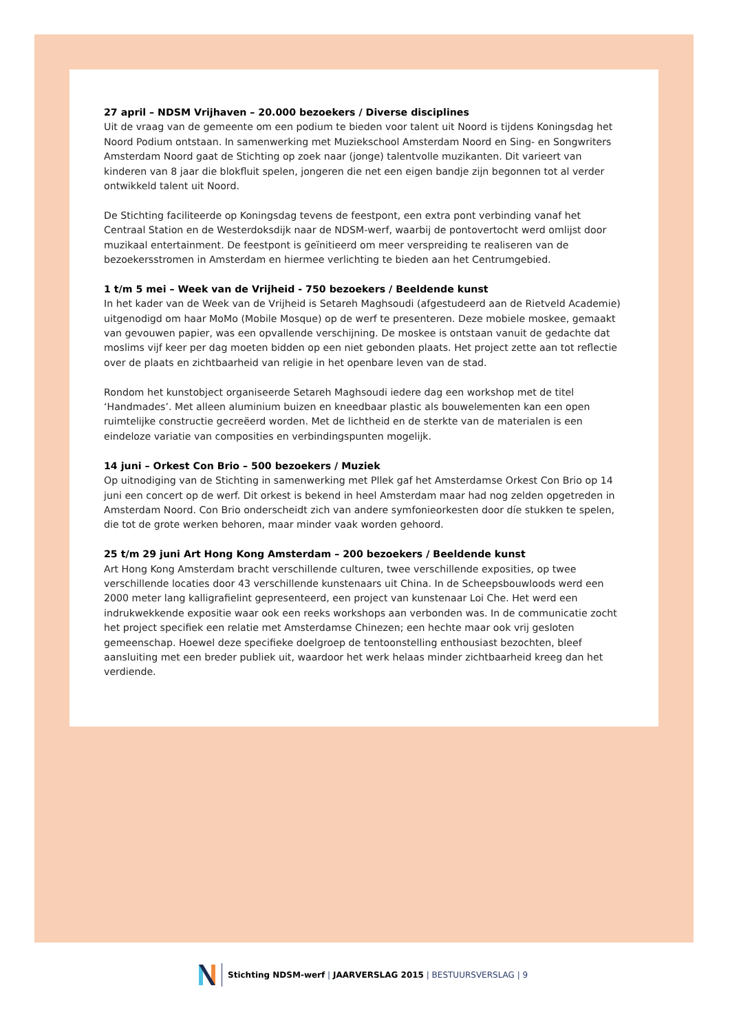27 april – NDSM Vrijhaven – 20.000 bezoekers / Diverse disciplines
Uit de vraag van de gemeente om een podium te bieden voor talent uit Noord is tijdens Koningsdag het Noord Podium ontstaan. In samenwerking met Muziekschool Amsterdam Noord en Sing- en Songwriters Amsterdam Noord gaat de Stichting op zoek naar (jonge) talentvolle muzikanten. Dit varieert van kinderen van 8 jaar die blokfluit spelen, jongeren die net een eigen bandje zijn begonnen tot al verder ontwikkeld talent uit Noord.
De Stichting faciliteerde op Koningsdag tevens de feestpont, een extra pont verbinding vanaf het Centraal Station en de Westerdoksdijk naar de NDSM-werf, waarbij de pontovertocht werd omlijst door muzikaal entertainment. De feestpont is geïnitieerd om meer verspreiding te realiseren van de bezoekersstromen in Amsterdam en hiermee verlichting te bieden aan het Centrumgebied.
1 t/m 5 mei – Week van de Vrijheid - 750 bezoekers / Beeldende kunst
In het kader van de Week van de Vrijheid is Setareh Maghsoudi (afgestudeerd aan de Rietveld Academie) uitgenodigd om haar MoMo (Mobile Mosque) op de werf te presenteren. Deze mobiele moskee, gemaakt van gevouwen papier, was een opvallende verschijning. De moskee is ontstaan vanuit de gedachte dat moslims vijf keer per dag moeten bidden op een niet gebonden plaats. Het project zette aan tot reflectie over de plaats en zichtbaarheid van religie in het openbare leven van de stad.
Rondom het kunstobject organiseerde Setareh Maghsoudi iedere dag een workshop met de titel ‘Handmades’. Met alleen aluminium buizen en kneedbaar plastic als bouwelementen kan een open ruimtelijke constructie gecreëerd worden. Met de lichtheid en de sterkte van de materialen is een eindeloze variatie van composities en verbindingspunten mogelijk.
14 juni – Orkest Con Brio – 500 bezoekers / Muziek
Op uitnodiging van de Stichting in samenwerking met Pllek gaf het Amsterdamse Orkest Con Brio op 14 juni een concert op de werf. Dit orkest is bekend in heel Amsterdam maar had nog zelden opgetreden in Amsterdam Noord. Con Brio onderscheidt zich van andere symfonieorkesten door díe stukken te spelen, die tot de grote werken behoren, maar minder vaak worden gehoord.
25 t/m 29 juni Art Hong Kong Amsterdam – 200 bezoekers / Beeldende kunst
Art Hong Kong Amsterdam bracht verschillende culturen, twee verschillende exposities, op twee verschillende locaties door 43 verschillende kunstenaars uit China. In de Scheepsbouwloods werd een 2000 meter lang kalligrafielint gepresenteerd, een project van kunstenaar Loi Che. Het werd een indrukwekkende expositie waar ook een reeks workshops aan verbonden was. In de communicatie zocht het project specifiek een relatie met Amsterdamse Chinezen; een hechte maar ook vrij gesloten gemeenschap. Hoewel deze specifieke doelgroep de tentoonstelling enthousiast bezochten, bleef aansluiting met een breder publiek uit, waardoor het werk helaas minder zichtbaarheid kreeg dan het verdiende.
Stichting NDSM-werf | JAARVERSLAG 2015 | BESTUURSVERSLAG | 9